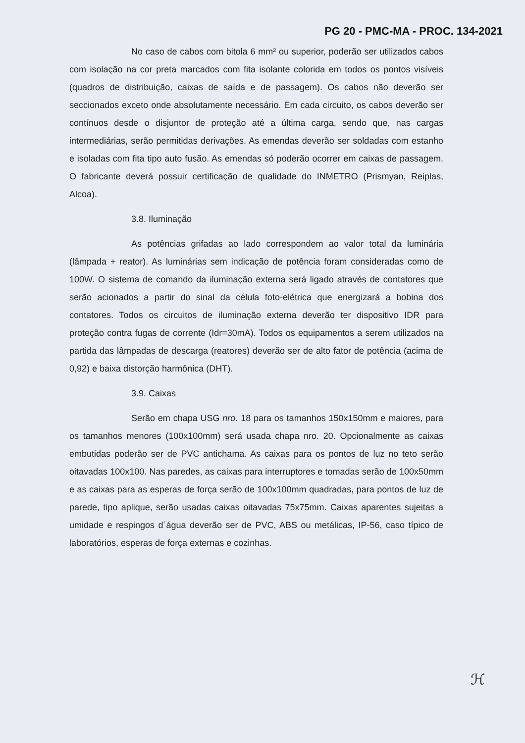PG 20 - PMC-MA - PROC. 134-2021
No caso de cabos com bitola 6 mm² ou superior, poderão ser utilizados cabos com isolação na cor preta marcados com fita isolante colorida em todos os pontos visíveis (quadros de distribuição, caixas de saída e de passagem). Os cabos não deverão ser seccionados exceto onde absolutamente necessário. Em cada circuito, os cabos deverão ser contínuos desde o disjuntor de proteção até a última carga, sendo que, nas cargas intermediárias, serão permitidas derivações. As emendas deverão ser soldadas com estanho e isoladas com fita tipo auto fusão. As emendas só poderão ocorrer em caixas de passagem. O fabricante deverá possuir certificação de qualidade do INMETRO (Prismyan, Reiplas, Alcoa).
3.8. Iluminação
As potências grifadas ao lado correspondem ao valor total da luminária (lâmpada + reator). As luminárias sem indicação de potência foram consideradas como de 100W. O sistema de comando da iluminação externa será ligado através de contatores que serão acionados a partir do sinal da célula foto-elétrica que energizará a bobina dos contatores. Todos os circuitos de iluminação externa deverão ter dispositivo IDR para proteção contra fugas de corrente (Idr=30mA). Todos os equipamentos a serem utilizados na partida das lâmpadas de descarga (reatores) deverão ser de alto fator de potência (acima de 0,92) e baixa distorção harmônica (DHT).
3.9. Caixas
Serão em chapa USG nro. 18 para os tamanhos 150x150mm e maiores, para os tamanhos menores (100x100mm) será usada chapa nro. 20. Opcionalmente as caixas embutidas poderão ser de PVC antichama. As caixas para os pontos de luz no teto serão oitavadas 100x100. Nas paredes, as caixas para interruptores e tomadas serão de 100x50mm e as caixas para as esperas de força serão de 100x100mm quadradas, para pontos de luz de parede, tipo aplique, serão usadas caixas oitavadas 75x75mm. Caixas aparentes sujeitas a umidade e respingos d´água deverão ser de PVC, ABS ou metálicas, IP-56, caso típico de laboratórios, esperas de força externas e cozinhas.
ℋ